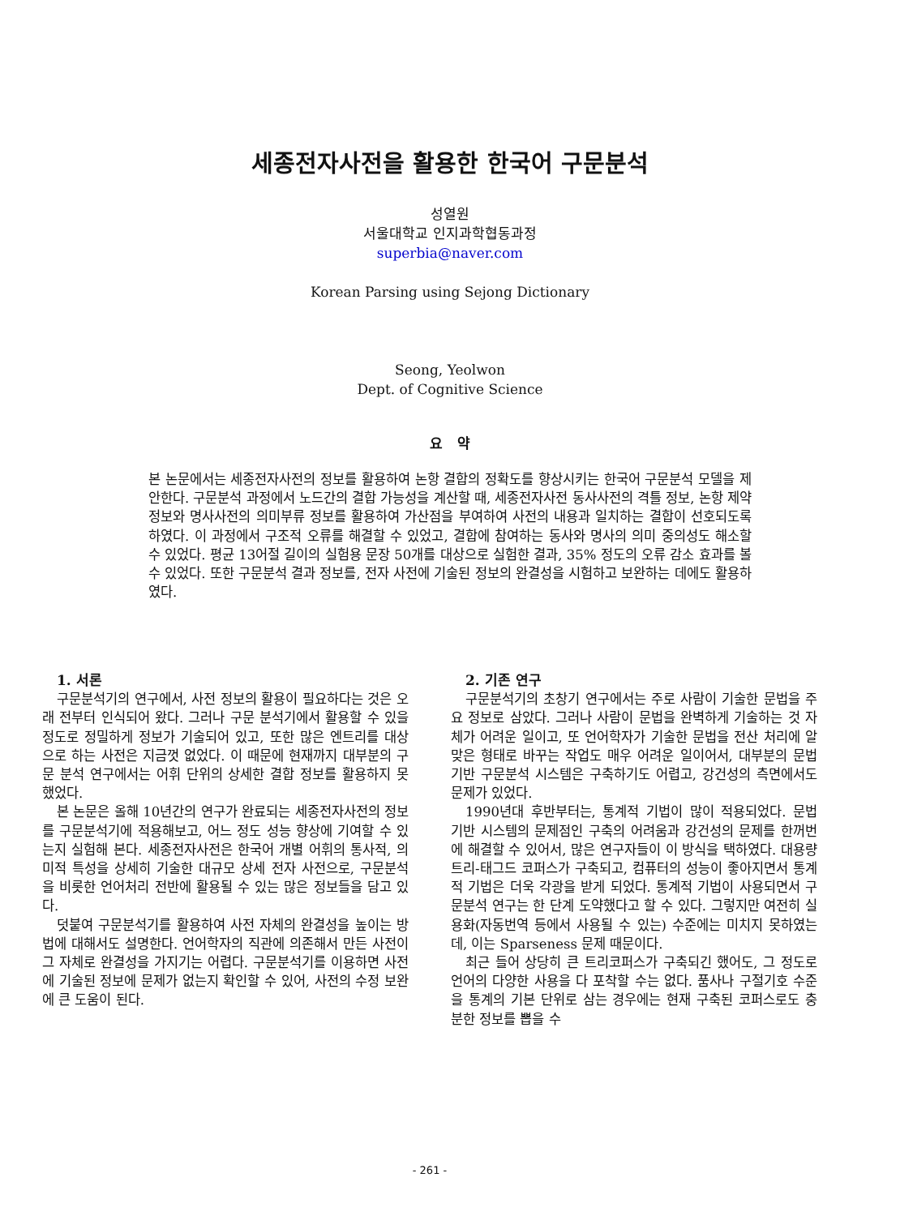세종전자사전을 활용한 한국어 구문분석
성열원
서울대학교 인지과학협동과정
superbia@naver.com
Korean Parsing using Sejong Dictionary
Seong, Yeolwon
Dept. of Cognitive Science
요 약
본 논문에서는 세종전자사전의 정보를 활용하여 논항 결합의 정확도를 향상시키는 한국어 구문분석 모델을 제안한다. 구문분석 과정에서 노드간의 결합 가능성을 계산할 때, 세종전자사전 동사사전의 격틀 정보, 논항 제약 정보와 명사사전의 의미부류 정보를 활용하여 가산점을 부여하여 사전의 내용과 일치하는 결합이 선호되도록 하였다. 이 과정에서 구조적 오류를 해결할 수 있었고, 결합에 참여하는 동사와 명사의 의미 중의성도 해소할 수 있었다. 평균 13어절 길이의 실험용 문장 50개를 대상으로 실험한 결과, 35% 정도의 오류 감소 효과를 볼 수 있었다. 또한 구문분석 결과 정보를, 전자 사전에 기술된 정보의 완결성을 시험하고 보완하는 데에도 활용하였다.
1. 서론
구문분석기의 연구에서, 사전 정보의 활용이 필요하다는 것은 오래 전부터 인식되어 왔다. 그러나 구문 분석기에서 활용할 수 있을 정도로 정밀하게 정보가 기술되어 있고, 또한 많은 엔트리를 대상으로 하는 사전은 지금껏 없었다. 이 때문에 현재까지 대부분의 구문 분석 연구에서는 어휘 단위의 상세한 결합 정보를 활용하지 못했었다.
본 논문은 올해 10년간의 연구가 완료되는 세종전자사전의 정보를 구문분석기에 적용해보고, 어느 정도 성능 향상에 기여할 수 있는지 실험해 본다. 세종전자사전은 한국어 개별 어휘의 통사적, 의미적 특성을 상세히 기술한 대규모 상세 전자 사전으로, 구문분석을 비롯한 언어처리 전반에 활용될 수 있는 많은 정보들을 담고 있다.
덧붙여 구문분석기를 활용하여 사전 자체의 완결성을 높이는 방법에 대해서도 설명한다. 언어학자의 직관에 의존해서 만든 사전이 그 자체로 완결성을 가지기는 어렵다. 구문분석기를 이용하면 사전에 기술된 정보에 문제가 없는지 확인할 수 있어, 사전의 수정 보완에 큰 도움이 된다.
2. 기존 연구
구문분석기의 초창기 연구에서는 주로 사람이 기술한 문법을 주요 정보로 삼았다. 그러나 사람이 문법을 완벽하게 기술하는 것 자체가 어려운 일이고, 또 언어학자가 기술한 문법을 전산 처리에 알맞은 형태로 바꾸는 작업도 매우 어려운 일이어서, 대부분의 문법 기반 구문분석 시스템은 구축하기도 어렵고, 강건성의 측면에서도 문제가 있었다.
1990년대 후반부터는, 통계적 기법이 많이 적용되었다. 문법 기반 시스템의 문제점인 구축의 어려움과 강건성의 문제를 한꺼번에 해결할 수 있어서, 많은 연구자들이 이 방식을 택하였다. 대용량 트리-태그드 코퍼스가 구축되고, 컴퓨터의 성능이 좋아지면서 통계적 기법은 더욱 각광을 받게 되었다. 통계적 기법이 사용되면서 구문분석 연구는 한 단계 도약했다고 할 수 있다. 그렇지만 여전히 실용화(자동번역 등에서 사용될 수 있는) 수준에는 미치지 못하였는데, 이는 Sparseness 문제 때문이다.
최근 들어 상당히 큰 트리코퍼스가 구축되긴 했어도, 그 정도로 언어의 다양한 사용을 다 포착할 수는 없다. 품사나 구절기호 수준을 통계의 기본 단위로 삼는 경우에는 현재 구축된 코퍼스로도 충분한 정보를 뽑을 수
- 261 -